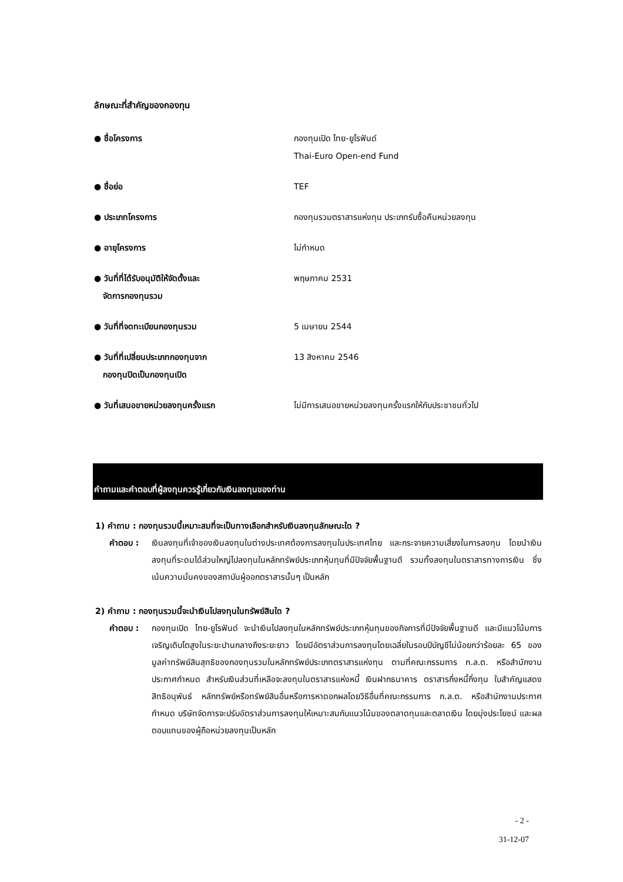ลักษณะที่สำคัญของกองทุน
| ● ชื่อโครงการ | กองทุนเปิด ไทย-ยูโรฟันด์ Thai-Euro Open-end Fund |
| ● ชื่อย่อ | TEF |
| ● ประเภทโครงการ | กองทุนรวมตราสารแห่งทุน ประเภทรับซื้อคืนหน่วยลงทุน |
| ● อายุโครงการ | ไม่กำหนด |
| ● วันที่ที่ได้รับอนุมัติให้จัดตั้งและ จัดการกองทุนรวม | พฤษภาคม 2531 |
| ● วันที่ที่จดทะเบียนกองทุนรวม | 5 เมษายน 2544 |
| ● วันที่ที่เปลี่ยนประเภทกองทุนจาก กองทุนปิดเป็นกองทุนเปิด | 13 สิงหาคม 2546 |
| ● วันที่เสนอขายหน่วยลงทุนครั้งแรก | ไม่มีการเสนอขายหน่วยลงทุนครั้งแรกให้กับประชาชนทั่วไป |
คำถามและคำตอบที่ผู้ลงทุนควรรู้เกี่ยวกับเงินลงทุนของท่าน
1) คำถาม : กองทุนรวมนี้เหมาะสมที่จะเป็นทางเลือกสำหรับเงินลงทุนลักษณะใด ?
คำตอบ : เงินลงทุนที่เจ้าของเงินลงทุนในต่างประเทศต้องการลงทุนในประเทศไทย และกระจายความเสี่ยงในการลงทุน โดยนำเงินลงทุนที่ระดมได้ส่วนใหญ่ไปลงทุนในหลักทรัพย์ประเภทหุ้นทุนที่มีปัจจัยพื้นฐานดี รวมทั้งลงทุนในตราสารทางการเงิน ซึ่งเน้นความมั่นคงของสถาบันผู้ออกตราสารนั้นๆ เป็นหลัก
2) คำถาม : กองทุนรวมนี้จะนำเงินไปลงทุนในทรัพย์สินใด ?
คำตอบ : กองทุนเปิด ไทย-ยูโรฟันด์ จะนำเงินไปลงทุนในหลักทรัพย์ประเภทหุ้นทุนของกิจการที่มีปัจจัยพื้นฐานดี และมีแนวโน้มการเจริญเติบโตสูงในระยะปานกลางถึงระยะยาว โดยมีอัตราส่วนการลงทุนโดยเฉลี่ยในรอบปีบัญชีไม่น้อยกว่าร้อยละ 65 ของมูลค่าทรัพย์สินสุทธิของกองทุนรวมในหลักทรัพย์ประเภทตราสารแห่งทุน ตามที่คณะกรรมการ ก.ล.ต. หรือสำนักงานประกาศกำหนด สำหรับเงินส่วนที่เหลือจะลงทุนในตราสารแห่งหนี้ เงินฝากธนาคาร ตราสารกึ่งหนี้กึ่งทุน ใบสำคัญแสดงสิทธิอนุพันธ์ หลักทรัพย์หรือทรัพย์สินอื่นหรือการหาดอกผลโดยวิธีอื่นที่คณะกรรมการ ก.ล.ต. หรือสำนักงานประกาศกำหนด บริษัทจัดการจะปรับอัตราส่วนการลงทุนให้เหมาะสมกับแนวโน้มของตลาดทุนและตลาดเงิน โดยมุ่งประโยชน์ และผลตอบแทนของผู้ถือหน่วยลงทุนเป็นหลัก
- 2 -
31-12-07